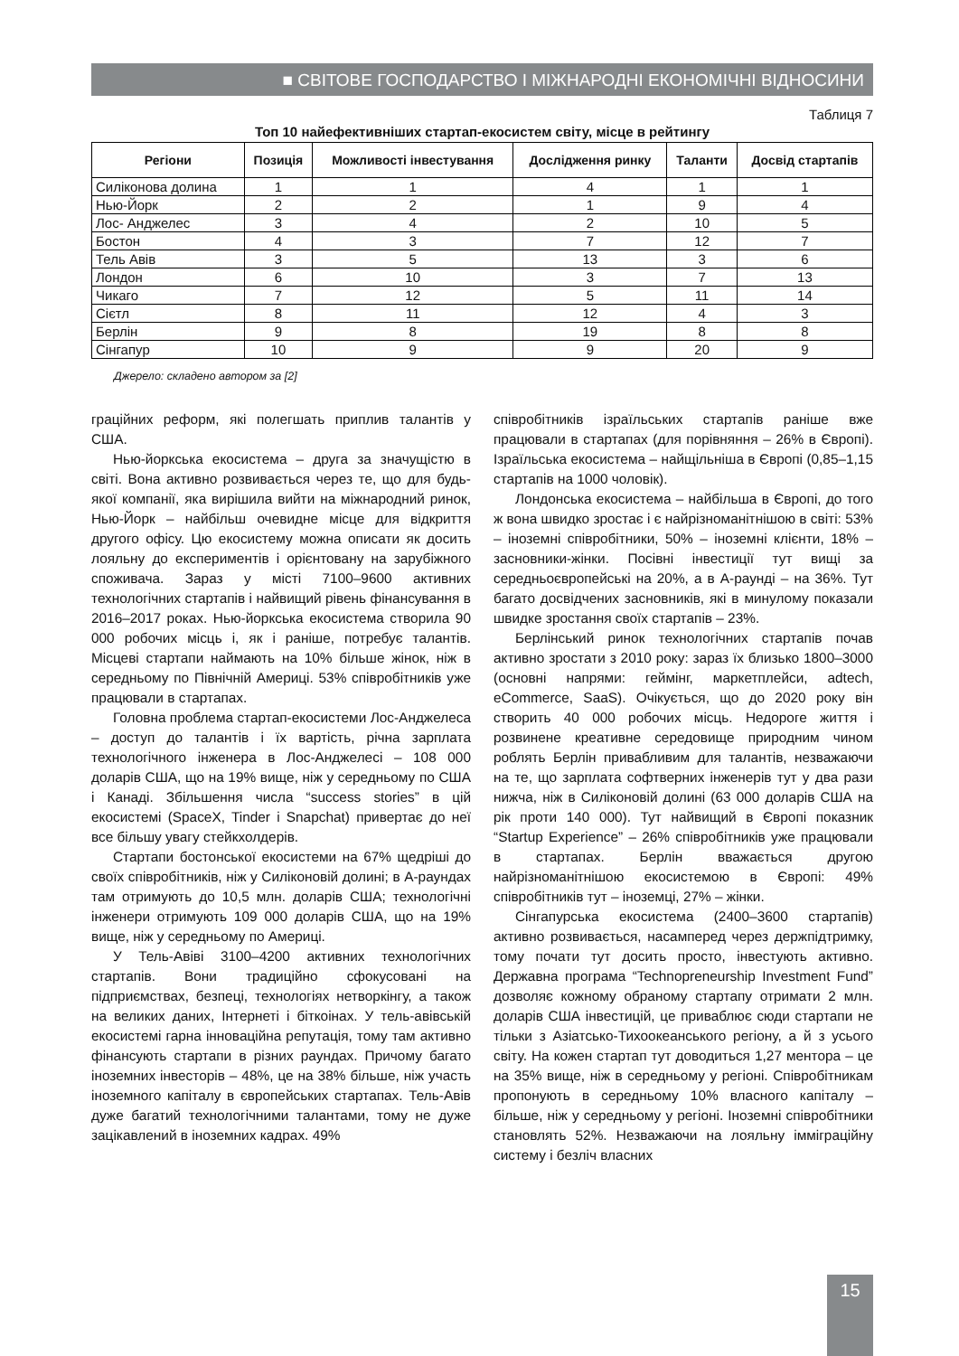■ СВІТОВЕ ГОСПОДАРСТВО І МІЖНАРОДНІ ЕКОНОМІЧНІ ВІДНОСИНИ
Таблиця 7
Топ 10 найефективніших стартап-екосистем світу, місце в рейтингу
| Регіони | Позиція | Можливості інвестування | Дослідження ринку | Таланти | Досвід стартапів |
| --- | --- | --- | --- | --- | --- |
| Силіконова долина | 1 | 1 | 4 | 1 | 1 |
| Нью-Йорк | 2 | 2 | 1 | 9 | 4 |
| Лос- Анджелес | 3 | 4 | 2 | 10 | 5 |
| Бостон | 4 | 3 | 7 | 12 | 7 |
| Тель Авів | 3 | 5 | 13 | 3 | 6 |
| Лондон | 6 | 10 | 3 | 7 | 13 |
| Чикаго | 7 | 12 | 5 | 11 | 14 |
| Сієтл | 8 | 11 | 12 | 4 | 3 |
| Берлін | 9 | 8 | 19 | 8 | 8 |
| Сінгапур | 10 | 9 | 9 | 20 | 9 |
Джерело: складено автором за [2]
граційних реформ, які полегшать приплив талантів у США.
Нью-йоркська екосистема – друга за значущістю в світі. Вона активно розвивається через те, що для будь-якої компанії, яка вирішила вийти на міжнародний ринок, Нью-Йорк – найбільш очевидне місце для відкриття другого офісу. Цю екосистему можна описати як досить лояльну до експериментів і орієнтовану на зарубіжного споживача. Зараз у місті 7100–9600 активних технологічних стартапів і найвищий рівень фінансування в 2016–2017 роках. Нью-йоркська екосистема створила 90 000 робочих місць і, як і раніше, потребує талантів. Місцеві стартапи наймають на 10% більше жінок, ніж в середньому по Північній Америці. 53% співробітників уже працювали в стартапах.
Головна проблема стартап-екосистеми Лос-Анджелеса – доступ до талантів і їх вартість, річна зарплата технологічного інженера в Лос-Анджелесі – 108 000 доларів США, що на 19% вище, ніж у середньому по США і Канаді. Збільшення числа “success stories” в цій екосистемі (SpaceX, Tinder і Snapchat) привертає до неї все більшу увагу стейкхолдерів.
Стартапи бостонської екосистеми на 67% щедріші до своїх співробітників, ніж у Силіконовій долині; в А-раундах там отримують до 10,5 млн. доларів США; технологічні інженери отримують 109 000 доларів США, що на 19% вище, ніж у середньому по Америці.
У Тель-Авіві 3100–4200 активних технологічних стартапів. Вони традиційно сфокусовані на підприємствах, безпеці, технологіях нетворкінгу, а також на великих даних, Інтернеті і біткоінах. У тель-авівській екосистемі гарна інноваційна репутація, тому там активно фінансують стартапи в різних раундах. Причому багато іноземних інвесторів – 48%, це на 38% більше, ніж участь іноземного капіталу в європейських стартапах. Тель-Авів дуже багатий технологічними талантами, тому не дуже зацікавлений в іноземних кадрах. 49%
співробітників ізраїльських стартапів раніше вже працювали в стартапах (для порівняння – 26% в Європі). Ізраїльська екосистема – найщільніша в Європі (0,85–1,15 стартапів на 1000 чоловік).
Лондонська екосистема – найбільша в Європі, до того ж вона швидко зростає і є найрізноманітнішою в світі: 53% – іноземні співробітники, 50% – іноземні клієнти, 18% – засновники-жінки. Посівні інвестиції тут вищі за середньоєвропейські на 20%, а в А-раунді – на 36%. Тут багато досвідчених засновників, які в минулому показали швидке зростання своїх стартапів – 23%.
Берлінський ринок технологічних стартапів почав активно зростати з 2010 року: зараз їх близько 1800–3000 (основні напрями: геймінг, маркетплейси, adtech, eCommerce, SaaS). Очікується, що до 2020 року він створить 40 000 робочих місць. Недороге життя і розвинене креативне середовище природним чином роблять Берлін привабливим для талантів, незважаючи на те, що зарплата софтверних інженерів тут у два рази нижча, ніж в Силіконовій долині (63 000 доларів США на рік проти 140 000). Тут найвищий в Європі показник “Startup Experience” – 26% співробітників уже працювали в стартапах. Берлін вважається другою найрізноманітнішою екосистемою в Європі: 49% співробітників тут – іноземці, 27% – жінки.
Сінгапурська екосистема (2400–3600 стартапів) активно розвивається, насамперед через держпідтримку, тому почати тут досить просто, інвестують активно. Державна програма “Technopreneurship Investment Fund” дозволяє кожному обраному стартапу отримати 2 млн. доларів США інвестицій, це приваблює сюди стартапи не тільки з Азіатсько-Тихоокеанського регіону, а й з усього світу. На кожен стартап тут доводиться 1,27 ментора – це на 35% вище, ніж в середньому у регіоні. Співробітникам пропонують в середньому 10% власного капіталу – більше, ніж у середньому у регіоні. Іноземні співробітники становлять 52%. Незважаючи на лояльну імміграційну систему і безліч власних
15